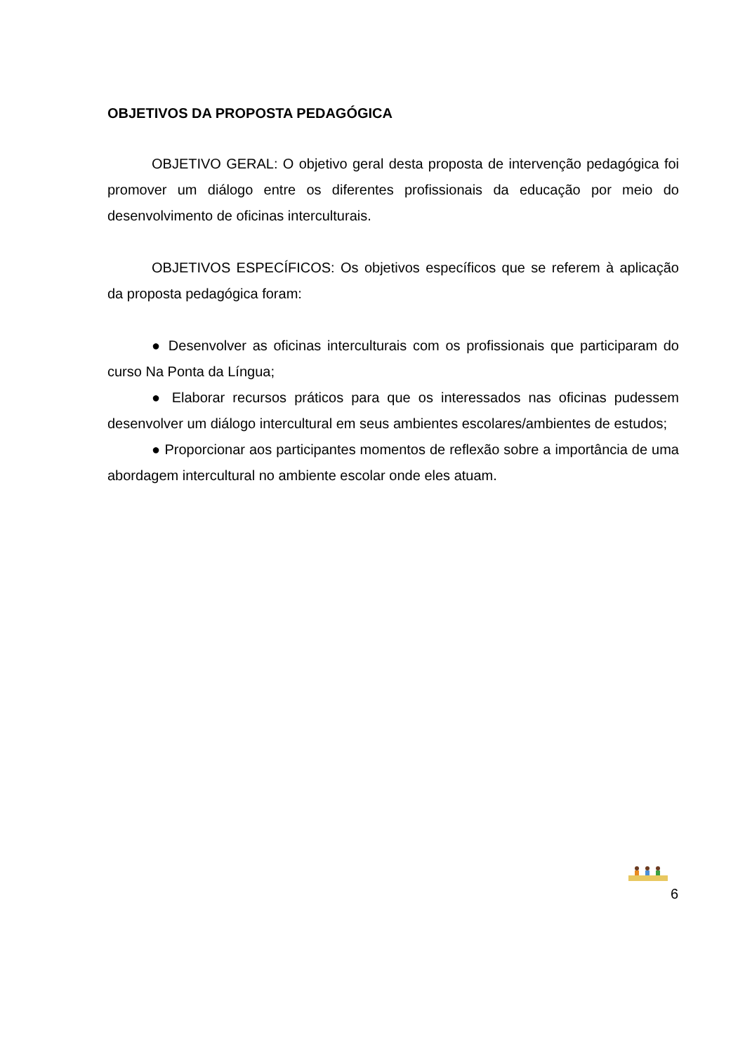OBJETIVOS DA PROPOSTA PEDAGÓGICA
OBJETIVO GERAL: O objetivo geral desta proposta de intervenção pedagógica foi promover um diálogo entre os diferentes profissionais da educação por meio do desenvolvimento de oficinas interculturais.
OBJETIVOS ESPECÍFICOS: Os objetivos específicos que se referem à aplicação da proposta pedagógica foram:
● Desenvolver as oficinas interculturais com os profissionais que participaram do curso Na Ponta da Língua;
● Elaborar recursos práticos para que os interessados nas oficinas pudessem desenvolver um diálogo intercultural em seus ambientes escolares/ambientes de estudos;
● Proporcionar aos participantes momentos de reflexão sobre a importância de uma abordagem intercultural no ambiente escolar onde eles atuam.
6